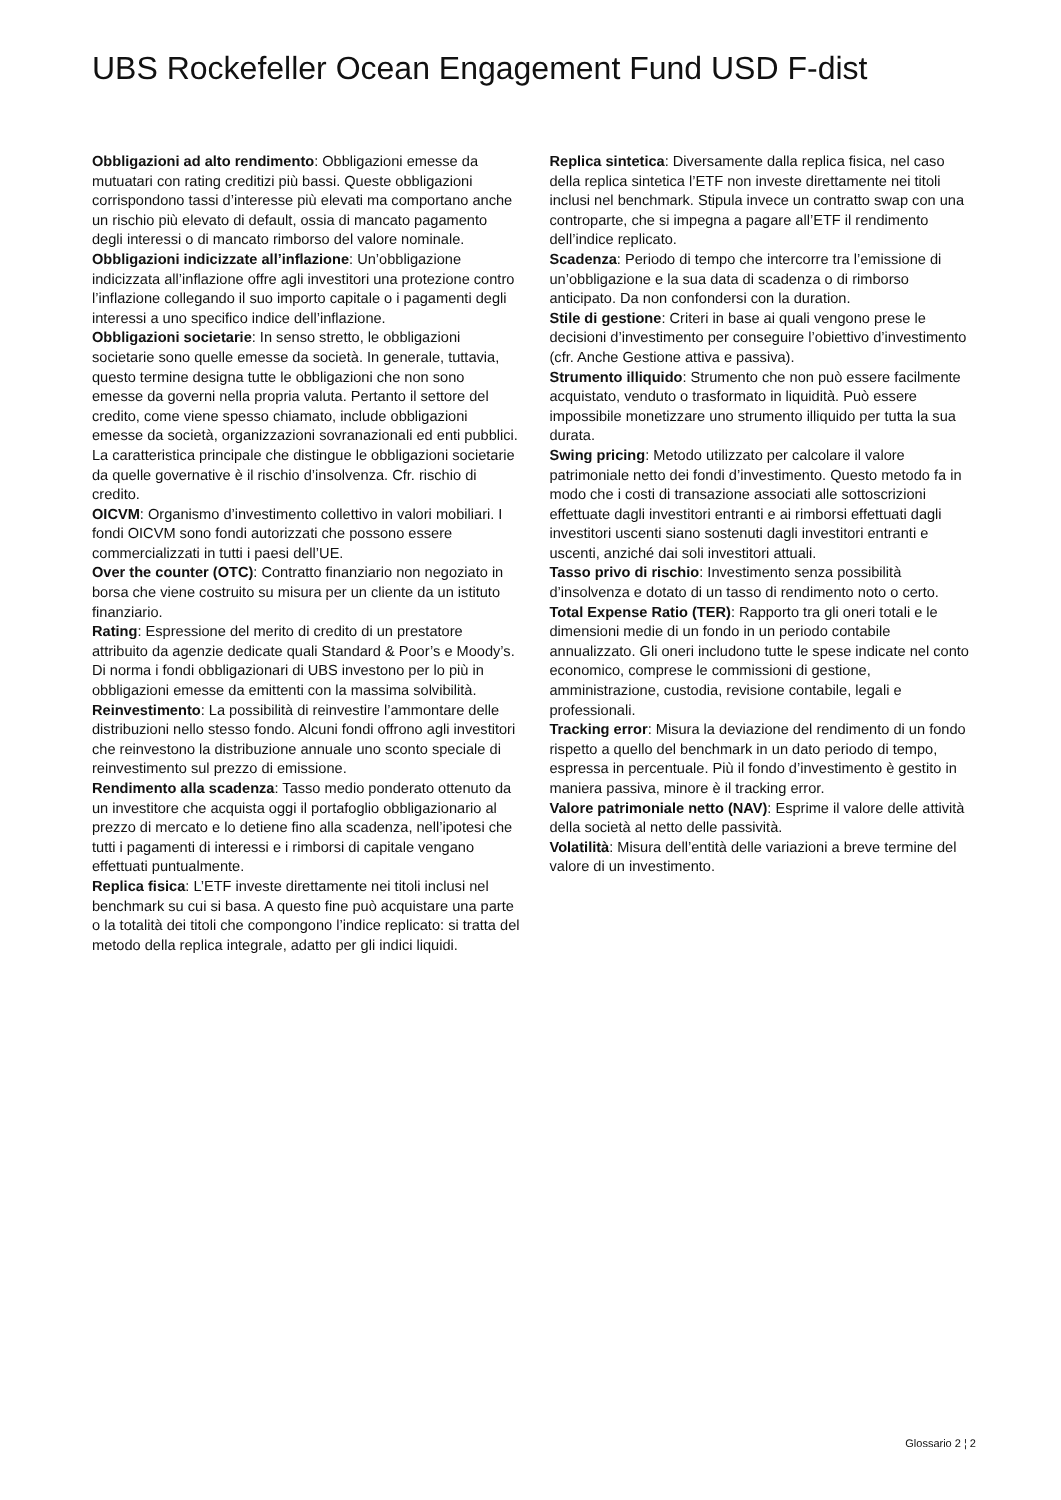UBS Rockefeller Ocean Engagement Fund USD F-dist
Obbligazioni ad alto rendimento: Obbligazioni emesse da mutuatari con rating creditizi più bassi. Queste obbligazioni corrispondono tassi d’interesse più elevati ma comportano anche un rischio più elevato di default, ossia di mancato pagamento degli interessi o di mancato rimborso del valore nominale.
Obbligazioni indicizzate all’inflazione: Un’obbligazione indicizzata all’inflazione offre agli investitori una protezione contro l’inflazione collegando il suo importo capitale o i pagamenti degli interessi a uno specifico indice dell’inflazione.
Obbligazioni societarie: In senso stretto, le obbligazioni societarie sono quelle emesse da società. In generale, tuttavia, questo termine designa tutte le obbligazioni che non sono emesse da governi nella propria valuta. Pertanto il settore del credito, come viene spesso chiamato, include obbligazioni emesse da società, organizzazioni sovranazionali ed enti pubblici. La caratteristica principale che distingue le obbligazioni societarie da quelle governative è il rischio d’insolvenza. Cfr. rischio di credito.
OICVM: Organismo d’investimento collettivo in valori mobiliari. I fondi OICVM sono fondi autorizzati che possono essere commercializzati in tutti i paesi dell’UE.
Over the counter (OTC): Contratto finanziario non negoziato in borsa che viene costruito su misura per un cliente da un istituto finanziario.
Rating: Espressione del merito di credito di un prestatore attribuito da agenzie dedicate quali Standard & Poor’s e Moody’s. Di norma i fondi obbligazionari di UBS investono per lo più in obbligazioni emesse da emittenti con la massima solvibilità.
Reinvestimento: La possibilità di reinvestire l’ammontare delle distribuzioni nello stesso fondo. Alcuni fondi offrono agli investitori che reinvestono la distribuzione annuale uno sconto speciale di reinvestimento sul prezzo di emissione.
Rendimento alla scadenza: Tasso medio ponderato ottenuto da un investitore che acquista oggi il portafoglio obbligazionario al prezzo di mercato e lo detiene fino alla scadenza, nell’ipotesi che tutti i pagamenti di interessi e i rimborsi di capitale vengano effettuati puntualmente.
Replica fisica: L’ETF investe direttamente nei titoli inclusi nel benchmark su cui si basa. A questo fine può acquistare una parte o la totalità dei titoli che compongono l’indice replicato: si tratta del metodo della replica integrale, adatto per gli indici liquidi.
Replica sintetica: Diversamente dalla replica fisica, nel caso della replica sintetica l’ETF non investe direttamente nei titoli inclusi nel benchmark. Stipula invece un contratto swap con una controparte, che si impegna a pagare all’ETF il rendimento dell’indice replicato.
Scadenza: Periodo di tempo che intercorre tra l’emissione di un’obbligazione e la sua data di scadenza o di rimborso anticipato. Da non confondersi con la duration.
Stile di gestione: Criteri in base ai quali vengono prese le decisioni d’investimento per conseguire l’obiettivo d’investimento (cfr. Anche Gestione attiva e passiva).
Strumento illiquido: Strumento che non può essere facilmente acquistato, venduto o trasformato in liquidità. Può essere impossibile monetizzare uno strumento illiquido per tutta la sua durata.
Swing pricing: Metodo utilizzato per calcolare il valore patrimoniale netto dei fondi d’investimento. Questo metodo fa in modo che i costi di transazione associati alle sottoscrizioni effettuate dagli investitori entranti e ai rimborsi effettuati dagli investitori uscenti siano sostenuti dagli investitori entranti e uscenti, anziché dai soli investitori attuali.
Tasso privo di rischio: Investimento senza possibilità d’insolvenza e dotato di un tasso di rendimento noto o certo.
Total Expense Ratio (TER): Rapporto tra gli oneri totali e le dimensioni medie di un fondo in un periodo contabile annualizzato. Gli oneri includono tutte le spese indicate nel conto economico, comprese le commissioni di gestione, amministrazione, custodia, revisione contabile, legali e professionali.
Tracking error: Misura la deviazione del rendimento di un fondo rispetto a quello del benchmark in un dato periodo di tempo, espressa in percentuale. Più il fondo d’investimento è gestito in maniera passiva, minore è il tracking error.
Valore patrimoniale netto (NAV): Esprime il valore delle attività della società al netto delle passività.
Volatilità: Misura dell’entità delle variazioni a breve termine del valore di un investimento.
Glossario 2 ¦ 2